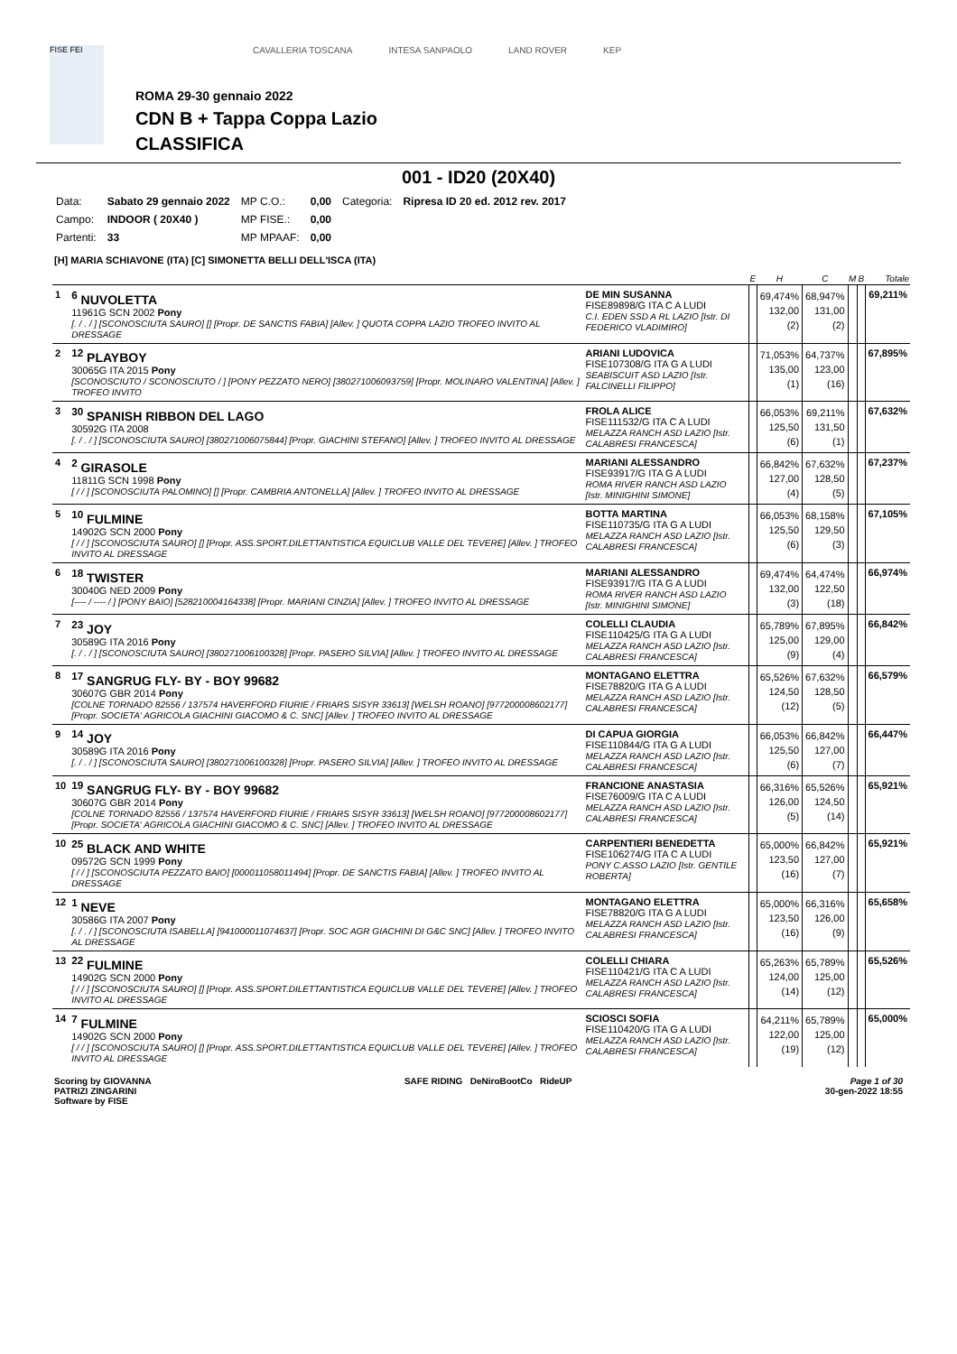FISE FEI
CAVALLERIA TOSCANA INTESA SANPAOLO LAND ROVER KEP
ROMA 29-30 gennaio 2022
CDN B + Tappa Coppa Lazio
CLASSIFICA
001 - ID20 (20X40)
| Data: | Sabato 29 gennaio 2022 | MP C.O.: | 0,00 | Categoria: | Ripresa ID 20 ed. 2012 rev. 2017 |
| Campo: | INDOOR ( 20X40 ) | MP FISE.: | 0,00 | | |
| Partenti: | 33 | MP MPAAF: | 0,00 | | |
[H] MARIA SCHIAVONE (ITA) [C] SIMONETTA BELLI DELL'ISCA (ITA)
| | | | E | H | C | M | B | Totale |
| --- | --- | --- | --- | --- | --- | --- | --- | --- |
| 1 | <sup>6</sup> NUVOLETTA 11961G SCN 2002 Pony [. / . / ] [SCONOSCIUTA SAURO] [] [Propr. DE SANCTIS FABIA] [Allev. ] QUOTA COPPA LAZIO TROFEO INVITO AL DRESSAGE | DE MIN SUSANNA FISE89898/G ITA C A LUDI C.I. EDEN SSD A RL LAZIO [Istr. DI FEDERICO VLADIMIRO] | | 69,474% 132,00 (2) | 68,947% 131,00 (2) | | | 69,211% |
| 2 | <sup>12</sup> PLAYBOY 30065G ITA 2015 Pony [SCONOSCIUTO / SCONOSCIUTO / ] [PONY PEZZATO NERO] [380271006093759] [Propr. MOLINARO VALENTINA] [Allev. ] TROFEO INVITO | ARIANI LUDOVICA FISE107308/G ITA G A LUDI SEABISCUIT ASD LAZIO [Istr. FALCINELLI FILIPPO] | | 71,053% 135,00 (1) | 64,737% 123,00 (16) | | | 67,895% |
| 3 | <sup>30</sup> SPANISH RIBBON DEL LAGO 30592G ITA 2008 [. / . / ] [SCONOSCIUTA SAURO] [380271006075844] [Propr. GIACHINI STEFANO] [Allev. ] TROFEO INVITO AL DRESSAGE | FROLA ALICE FISE111532/G ITA C A LUDI MELAZZA RANCH ASD LAZIO [Istr. CALABRESI FRANCESCA] | | 66,053% 125,50 (6) | 69,211% 131,50 (1) | | | 67,632% |
| 4 | <sup>2</sup> GIRASOLE 11811G SCN 1998 Pony [ / / ] [SCONOSCIUTA PALOMINO] [] [Propr. CAMBRIA ANTONELLA] [Allev. ] TROFEO INVITO AL DRESSAGE | MARIANI ALESSANDRO FISE93917/G ITA G A LUDI ROMA RIVER RANCH ASD LAZIO [Istr. MINIGHINI SIMONE] | | 66,842% 127,00 (4) | 67,632% 128,50 (5) | | | 67,237% |
| 5 | <sup>10</sup> FULMINE 14902G SCN 2000 Pony [ / / ] [SCONOSCIUTA SAURO] [] [Propr. ASS.SPORT.DILETTANTISTICA EQUICLUB VALLE DEL TEVERE] [Allev. ] TROFEO INVITO AL DRESSAGE | BOTTA MARTINA FISE110735/G ITA G A LUDI MELAZZA RANCH ASD LAZIO [Istr. CALABRESI FRANCESCA] | | 66,053% 125,50 (6) | 68,158% 129,50 (3) | | | 67,105% |
| 6 | <sup>18</sup> TWISTER 30040G NED 2009 Pony [---- / ---- / ] [PONY BAIO] [528210004164338] [Propr. MARIANI CINZIA] [Allev. ] TROFEO INVITO AL DRESSAGE | MARIANI ALESSANDRO FISE93917/G ITA G A LUDI ROMA RIVER RANCH ASD LAZIO [Istr. MINIGHINI SIMONE] | | 69,474% 132,00 (3) | 64,474% 122,50 (18) | | | 66,974% |
| 7 | <sup>23</sup> JOY 30589G ITA 2016 Pony [. / . / ] [SCONOSCIUTA SAURO] [380271006100328] [Propr. PASERO SILVIA] [Allev. ] TROFEO INVITO AL DRESSAGE | COLELLI CLAUDIA FISE110425/G ITA G A LUDI MELAZZA RANCH ASD LAZIO [Istr. CALABRESI FRANCESCA] | | 65,789% 125,00 (9) | 67,895% 129,00 (4) | | | 66,842% |
| 8 | <sup>17</sup> SANGRUG FLY- BY - BOY 99682 30607G GBR 2014 Pony [COLNE TORNADO 82556 / 137574 HAVERFORD FIURIE / FRIARS SISYR 33613] [WELSH ROANO] [977200008602177] [Propr. SOCIETA' AGRICOLA GIACHINI GIACOMO & C. SNC] [Allev. ] TROFEO INVITO AL DRESSAGE | MONTAGANO ELETTRA FISE78820/G ITA G A LUDI MELAZZA RANCH ASD LAZIO [Istr. CALABRESI FRANCESCA] | | 65,526% 124,50 (12) | 67,632% 128,50 (5) | | | 66,579% |
| 9 | <sup>14</sup> JOY 30589G ITA 2016 Pony [. / . / ] [SCONOSCIUTA SAURO] [380271006100328] [Propr. PASERO SILVIA] [Allev. ] TROFEO INVITO AL DRESSAGE | DI CAPUA GIORGIA FISE110844/G ITA G A LUDI MELAZZA RANCH ASD LAZIO [Istr. CALABRESI FRANCESCA] | | 66,053% 125,50 (6) | 66,842% 127,00 (7) | | | 66,447% |
| 10 | <sup>19</sup> SANGRUG FLY- BY - BOY 99682 30607G GBR 2014 Pony [COLNE TORNADO 82556 / 137574 HAVERFORD FIURIE / FRIARS SISYR 33613] [WELSH ROANO] [977200008602177] [Propr. SOCIETA' AGRICOLA GIACHINI GIACOMO & C. SNC] [Allev. ] TROFEO INVITO AL DRESSAGE | FRANCIONE ANASTASIA FISE76009/G ITA C A LUDI MELAZZA RANCH ASD LAZIO [Istr. CALABRESI FRANCESCA] | | 66,316% 126,00 (5) | 65,526% 124,50 (14) | | | 65,921% |
| 10 | <sup>25</sup> BLACK AND WHITE 09572G SCN 1999 Pony [ / / ] [SCONOSCIUTA PEZZATO BAIO] [000011058011494] [Propr. DE SANCTIS FABIA] [Allev. ] TROFEO INVITO AL DRESSAGE | CARPENTIERI BENEDETTA FISE106274/G ITA C A LUDI PONY C.ASSO LAZIO [Istr. GENTILE ROBERTA] | | 65,000% 123,50 (16) | 66,842% 127,00 (7) | | | 65,921% |
| 12 | <sup>1</sup> NEVE 30586G ITA 2007 Pony [. / . / ] [SCONOSCIUTA ISABELLA] [941000011074637] [Propr. SOC AGR GIACHINI DI G&C SNC] [Allev. ] TROFEO INVITO AL DRESSAGE | MONTAGANO ELETTRA FISE78820/G ITA G A LUDI MELAZZA RANCH ASD LAZIO [Istr. CALABRESI FRANCESCA] | | 65,000% 123,50 (16) | 66,316% 126,00 (9) | | | 65,658% |
| 13 | <sup>22</sup> FULMINE 14902G SCN 2000 Pony [ / / ] [SCONOSCIUTA SAURO] [] [Propr. ASS.SPORT.DILETTANTISTICA EQUICLUB VALLE DEL TEVERE] [Allev. ] TROFEO INVITO AL DRESSAGE | COLELLI CHIARA FISE110421/G ITA C A LUDI MELAZZA RANCH ASD LAZIO [Istr. CALABRESI FRANCESCA] | | 65,263% 124,00 (14) | 65,789% 125,00 (12) | | | 65,526% |
| 14 | <sup>7</sup> FULMINE 14902G SCN 2000 Pony [ / / ] [SCONOSCIUTA SAURO] [] [Propr. ASS.SPORT.DILETTANTISTICA EQUICLUB VALLE DEL TEVERE] [Allev. ] TROFEO INVITO AL DRESSAGE | SCIOSCI SOFIA FISE110420/G ITA G A LUDI MELAZZA RANCH ASD LAZIO [Istr. CALABRESI FRANCESCA] | | 64,211% 122,00 (19) | 65,789% 125,00 (12) | | | 65,000% |
Scoring by GIOVANNA
PATRIZI ZINGARINI
Software by FISE
SAFE RIDING DeNiroBootCo RideUP
Page 1 of 30
30-gen-2022 18:55